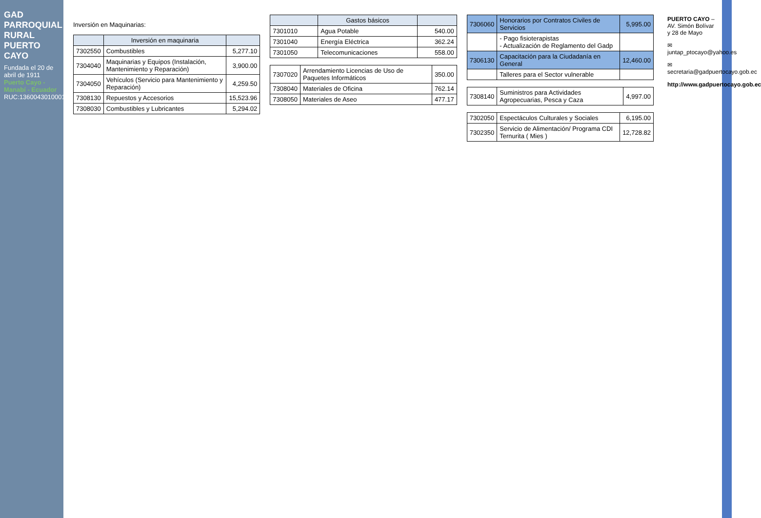GAD PARROQUIAL RURAL PUERTO CAYO
Fundada el 20 de abril de 1911
Puerto Cayo - Manabí - Ecuador
RUC:1360043010001
Inversión en Maquinarias:
| | Inversión en maquinaria | |
| --- | --- | --- |
| 7302550 | Combustibles | 5,277.10 |
| 7304040 | Maquinarias y Equipos (Instalación, Mantenimiento y Reparación) | 3,900.00 |
| 7304050 | Vehículos (Servicio para Mantenimiento y Reparación) | 4,259.50 |
| 7308130 | Repuestos y Accesorios | 15,523.96 |
| 7308030 | Combustibles y Lubricantes | 5,294.02 |
| | Gastos básicos | |
| --- | --- | --- |
| 7301010 | Agua Potable | 540.00 |
| 7301040 | Energía Eléctrica | 362.24 |
| 7301050 | Telecomunicaciones | 558.00 |
| 7307020 | Arrendamiento Licencias de Uso de Paquetes Informáticos | 350.00 |
| 7308040 | Materiales de Oficina | 762.14 |
| 7308050 | Materiales de Aseo | 477.17 |
| 7306060 | Honorarios por Contratos Civiles de Servicios | 5,995.00 |
| | - Pago fisioterapistas - Actualización de Reglamento del Gadp | |
| 7306130 | Capacitación para la Ciudadanía en General | 12,460.00 |
| | Talleres para el Sector vulnerable | |
| 7308140 | Suministros para Actividades Agropecuarias, Pesca y Caza | 4,997.00 |
| 7302050 | Espectáculos Culturales y Sociales | 6,195.00 |
| 7302350 | Servicio de Alimentación/ Programa CDI Ternurita ( Mies ) | 12,728.82 |
PUERTO CAYO – AV. Simón Bolívar y 28 de Mayo
✉ juntap_ptocayo@yahoo.es
✉ secretaria@gadpuertocayo.gob.ec
http://www.gadpuertocayo.gob.ec